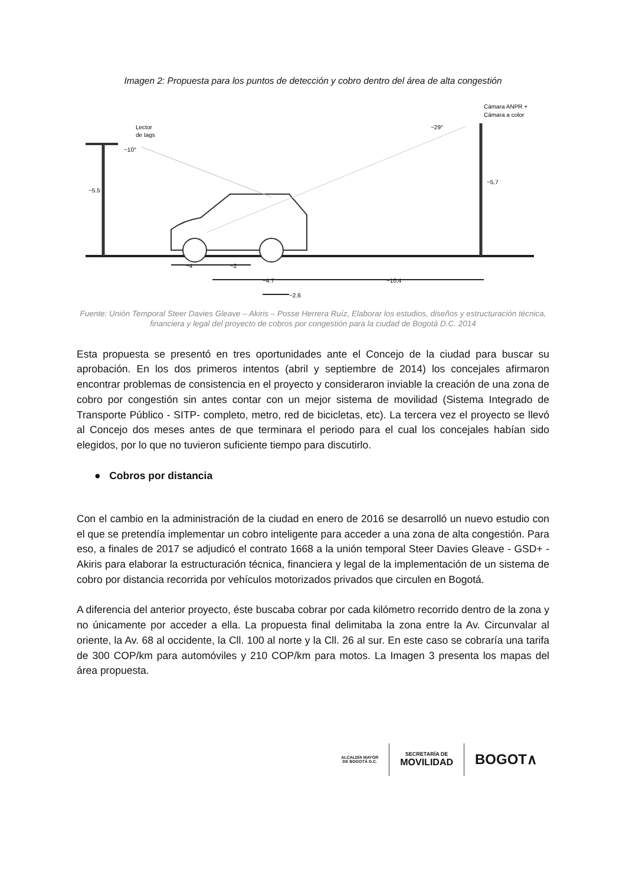Imagen 2: Propuesta para los puntos de detección y cobro dentro del área de alta congestión
Lector
de tags
Cámara ANPR +
Cámara a color
~5.5
~5,7
~10°
~29°
~4
~2
~4.7
~10,4
~2.6
Fuente: Unión Temporal Steer Davies Gleave – Akiris – Posse Herrera Ruíz, Elaborar los estudios, diseños y estructuración técnica, financiera y legal del proyecto de cobros por congestión para la ciudad de Bogotá D.C. 2014
Esta propuesta se presentó en tres oportunidades ante el Concejo de la ciudad para buscar su aprobación. En los dos primeros intentos (abril y septiembre de 2014) los concejales afirmaron encontrar problemas de consistencia en el proyecto y consideraron inviable la creación de una zona de cobro por congestión sin antes contar con un mejor sistema de movilidad (Sistema Integrado de Transporte Público - SITP- completo, metro, red de bicicletas, etc). La tercera vez el proyecto se llevó al Concejo dos meses antes de que terminara el periodo para el cual los concejales habían sido elegidos, por lo que no tuvieron suficiente tiempo para discutirlo.
● Cobros por distancia
Con el cambio en la administración de la ciudad en enero de 2016 se desarrolló un nuevo estudio con el que se pretendía implementar un cobro inteligente para acceder a una zona de alta congestión. Para eso, a finales de 2017 se adjudicó el contrato 1668 a la unión temporal Steer Davies Gleave - GSD+ - Akiris para elaborar la estructuración técnica, financiera y legal de la implementación de un sistema de cobro por distancia recorrida por vehículos motorizados privados que circulen en Bogotá.
A diferencia del anterior proyecto, éste buscaba cobrar por cada kilómetro recorrido dentro de la zona y no únicamente por acceder a ella. La propuesta final delimitaba la zona entre la Av. Circunvalar al oriente, la Av. 68 al occidente, la Cll. 100 al norte y la Cll. 26 al sur. En este caso se cobraría una tarifa de 300 COP/km para automóviles y 210 COP/km para motos. La Imagen 3 presenta los mapas del área propuesta.
ALCALDÍA MAYOR
DE BOGOTÁ D.C.
SECRETARÍA DE
MOVILIDAD
BOGOT∧